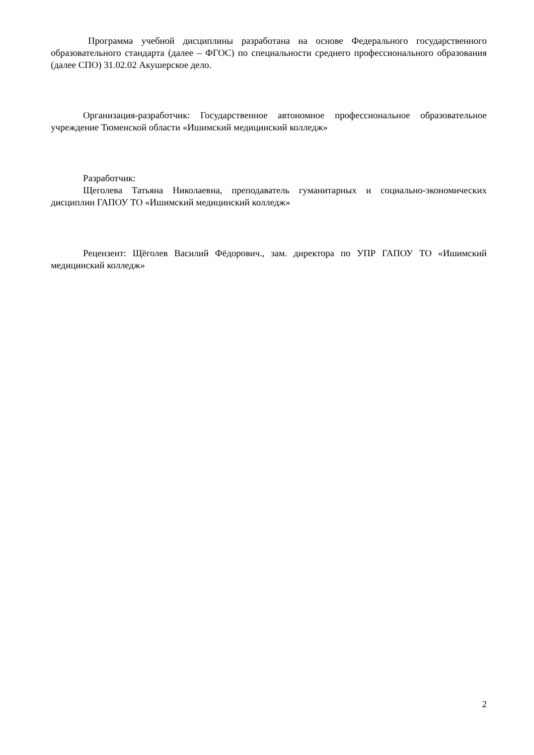Программа учебной дисциплины разработана на основе Федерального государственного образовательного стандарта (далее – ФГОС) по специальности среднего профессионального образования (далее СПО) 31.02.02 Акушерское дело.
Организация-разработчик: Государственное автономное профессиональное образовательное учреждение Тюменской области «Ишимский медицинский колледж»
Разработчик:
Щеголева Татьяна Николаевна, преподаватель гуманитарных и социально-экономических дисциплин ГАПОУ ТО «Ишимский медицинский колледж»
Рецензент: Щёголев Василий Фёдорович., зам. директора по УПР ГАПОУ ТО «Ишимский медицинский колледж»
2